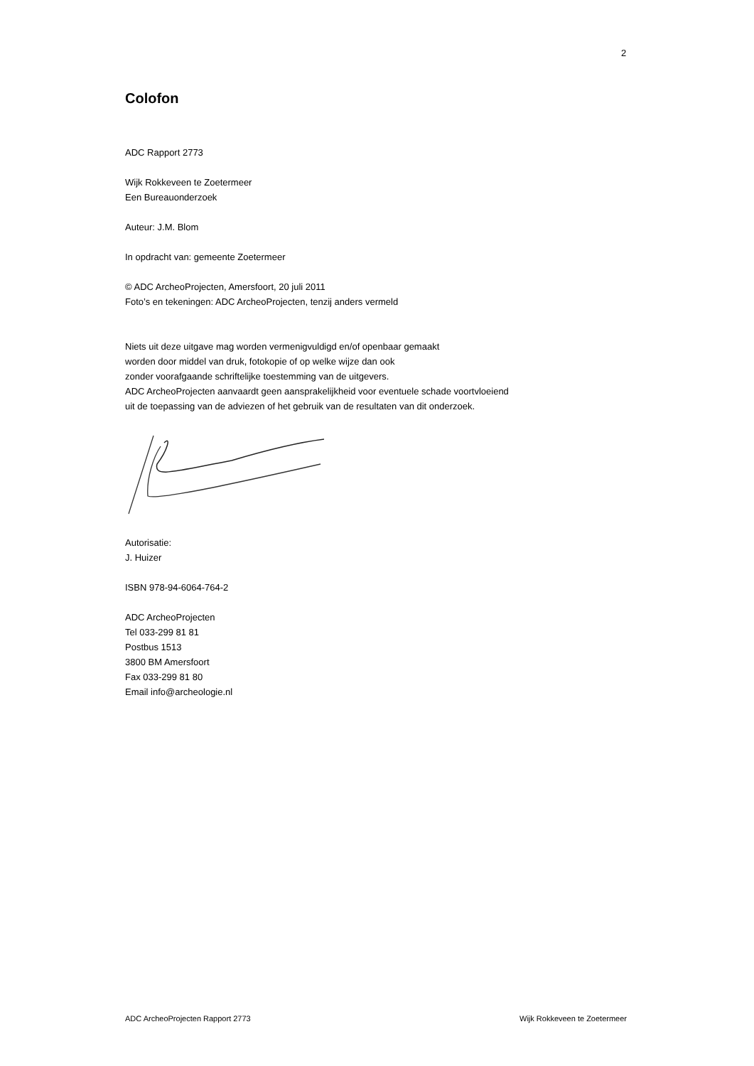2
Colofon
ADC Rapport 2773
Wijk Rokkeveen te Zoetermeer
Een Bureauonderzoek
Auteur: J.M. Blom
In opdracht van: gemeente Zoetermeer
© ADC ArcheoProjecten, Amersfoort, 20 juli 2011
Foto’s en tekeningen: ADC ArcheoProjecten, tenzij anders vermeld
Niets uit deze uitgave mag worden vermenigvuldigd en/of openbaar gemaakt
worden door middel van druk, fotokopie of op welke wijze dan ook
zonder voorafgaande schriftelijke toestemming van de uitgevers.
ADC ArcheoProjecten aanvaardt geen aansprakelijkheid voor eventuele schade voortvloeiend
uit de toepassing van de adviezen of het gebruik van de resultaten van dit onderzoek.
Autorisatie:
J. Huizer
ISBN 978-94-6064-764-2
ADC ArcheoProjecten
Tel 033-299 81 81
Postbus 1513
3800 BM Amersfoort
Fax 033-299 81 80
Email info@archeologie.nl
ADC ArcheoProjecten Rapport 2773 Wijk Rokkeveen te Zoetermeer